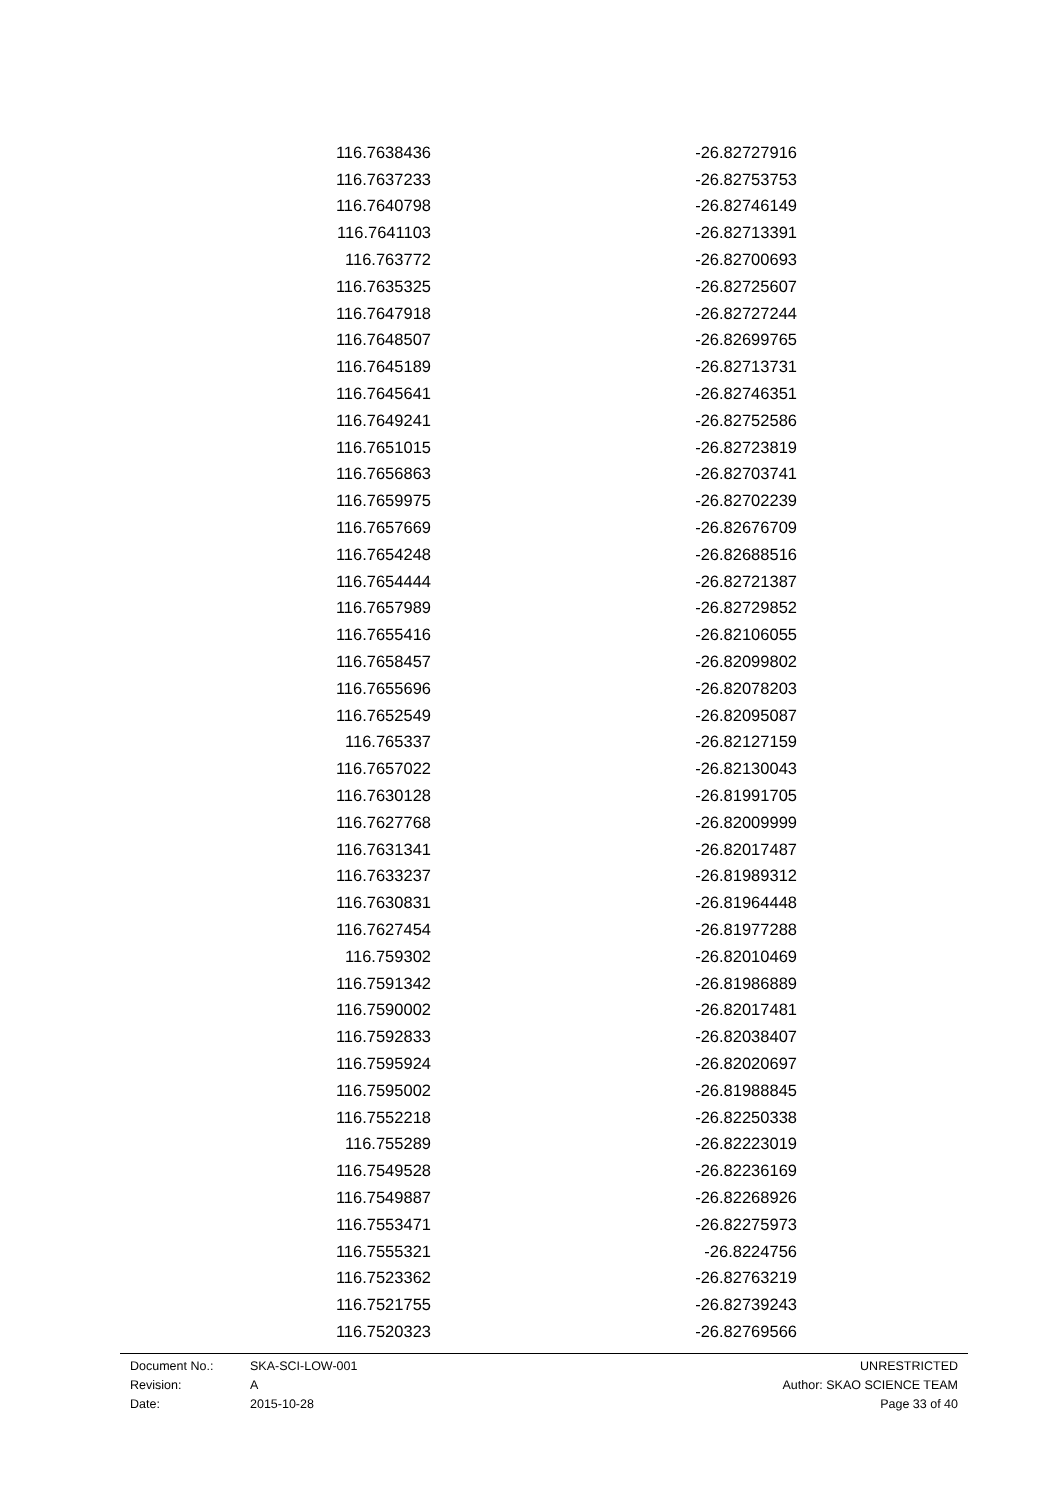| 116.7638436 | -26.82727916 |
| 116.7637233 | -26.82753753 |
| 116.7640798 | -26.82746149 |
| 116.7641103 | -26.82713391 |
| 116.763772 | -26.82700693 |
| 116.7635325 | -26.82725607 |
| 116.7647918 | -26.82727244 |
| 116.7648507 | -26.82699765 |
| 116.7645189 | -26.82713731 |
| 116.7645641 | -26.82746351 |
| 116.7649241 | -26.82752586 |
| 116.7651015 | -26.82723819 |
| 116.7656863 | -26.82703741 |
| 116.7659975 | -26.82702239 |
| 116.7657669 | -26.82676709 |
| 116.7654248 | -26.82688516 |
| 116.7654444 | -26.82721387 |
| 116.7657989 | -26.82729852 |
| 116.7655416 | -26.82106055 |
| 116.7658457 | -26.82099802 |
| 116.7655696 | -26.82078203 |
| 116.7652549 | -26.82095087 |
| 116.765337 | -26.82127159 |
| 116.7657022 | -26.82130043 |
| 116.7630128 | -26.81991705 |
| 116.7627768 | -26.82009999 |
| 116.7631341 | -26.82017487 |
| 116.7633237 | -26.81989312 |
| 116.7630831 | -26.81964448 |
| 116.7627454 | -26.81977288 |
| 116.759302 | -26.82010469 |
| 116.7591342 | -26.81986889 |
| 116.7590002 | -26.82017481 |
| 116.7592833 | -26.82038407 |
| 116.7595924 | -26.82020697 |
| 116.7595002 | -26.81988845 |
| 116.7552218 | -26.82250338 |
| 116.755289 | -26.82223019 |
| 116.7549528 | -26.82236169 |
| 116.7549887 | -26.82268926 |
| 116.7553471 | -26.82275973 |
| 116.7555321 | -26.8224756 |
| 116.7523362 | -26.82763219 |
| 116.7521755 | -26.82739243 |
| 116.7520323 | -26.82769566 |
| Document No.: | SKA-SCI-LOW-001 | UNRESTRICTED |
| Revision: | A | Author: SKAO SCIENCE TEAM |
| Date: | 2015-10-28 | Page 33 of 40 |